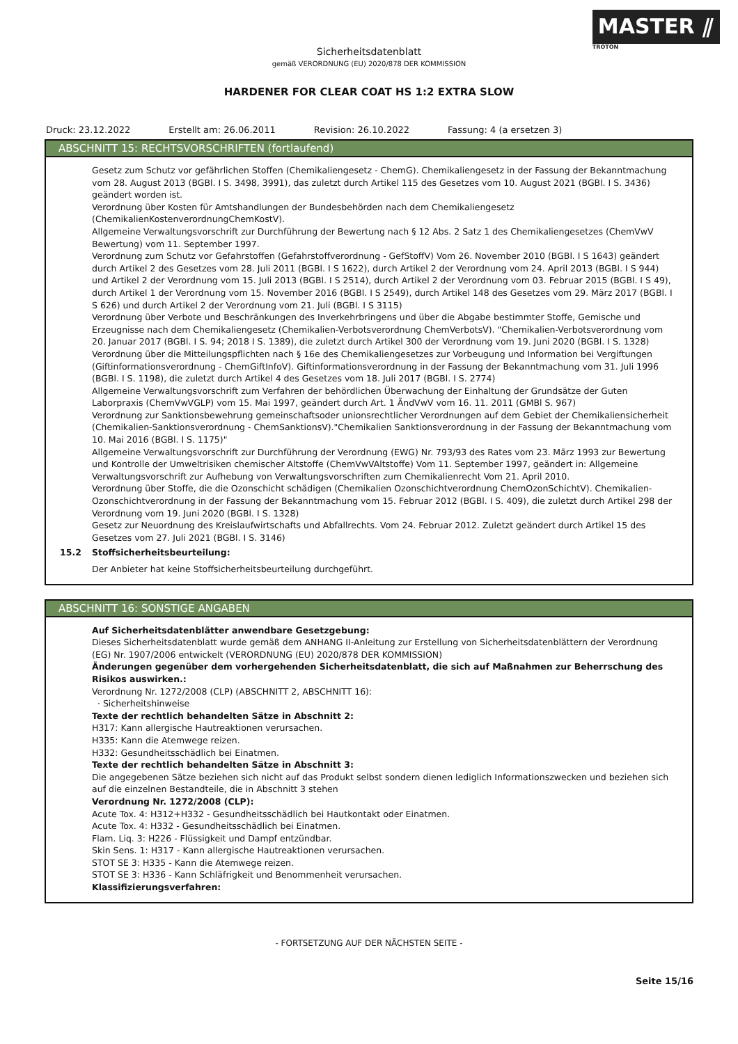MASTER ⫽
TROTON
Sicherheitsdatenblatt
gemäß VERORDNUNG (EU) 2020/878 DER KOMMISSION
HARDENER FOR CLEAR COAT HS 1:2 EXTRA SLOW
Druck: 23.12.2022 Erstellt am: 26.06.2011 Revision: 26.10.2022 Fassung: 4 (a ersetzen 3)
ABSCHNITT 15: RECHTSVORSCHRIFTEN (fortlaufend)
Gesetz zum Schutz vor gefährlichen Stoffen (Chemikaliengesetz - ChemG). Chemikaliengesetz in der Fassung der Bekanntmachung vom 28. August 2013 (BGBl. I S. 3498, 3991), das zuletzt durch Artikel 115 des Gesetzes vom 10. August 2021 (BGBl. I S. 3436) geändert worden ist.
Verordnung über Kosten für Amtshandlungen der Bundesbehörden nach dem Chemikaliengesetz (ChemikalienKostenverordnungChemKostV).
Allgemeine Verwaltungsvorschrift zur Durchführung der Bewertung nach § 12 Abs. 2 Satz 1 des Chemikaliengesetzes (ChemVwV Bewertung) vom 11. September 1997.
Verordnung zum Schutz vor Gefahrstoffen (Gefahrstoffverordnung - GefStoffV) Vom 26. November 2010 (BGBl. I S 1643) geändert durch Artikel 2 des Gesetzes vom 28. Juli 2011 (BGBl. I S 1622), durch Artikel 2 der Verordnung vom 24. April 2013 (BGBl. I S 944) und Artikel 2 der Verordnung vom 15. Juli 2013 (BGBl. I S 2514), durch Artikel 2 der Verordnung vom 03. Februar 2015 (BGBl. I S 49), durch Artikel 1 der Verordnung vom 15. November 2016 (BGBl. I S 2549), durch Artikel 148 des Gesetzes vom 29. März 2017 (BGBl. I S 626) und durch Artikel 2 der Verordnung vom 21. Juli (BGBl. I S 3115)
Verordnung über Verbote und Beschränkungen des Inverkehrbringens und über die Abgabe bestimmter Stoffe, Gemische und Erzeugnisse nach dem Chemikaliengesetz (Chemikalien-Verbotsverordnung ChemVerbotsV). "Chemikalien-Verbotsverordnung vom 20. Januar 2017 (BGBl. I S. 94; 2018 I S. 1389), die zuletzt durch Artikel 300 der Verordnung vom 19. Juni 2020 (BGBl. I S. 1328)
Verordnung über die Mitteilungspflichten nach § 16e des Chemikaliengesetzes zur Vorbeugung und Information bei Vergiftungen (Giftinformationsverordnung - ChemGiftInfoV). Giftinformationsverordnung in der Fassung der Bekanntmachung vom 31. Juli 1996 (BGBl. I S. 1198), die zuletzt durch Artikel 4 des Gesetzes vom 18. Juli 2017 (BGBl. I S. 2774)
Allgemeine Verwaltungsvorschrift zum Verfahren der behördlichen Überwachung der Einhaltung der Grundsätze der Guten Laborpraxis (ChemVwVGLP) vom 15. Mai 1997, geändert durch Art. 1 ÄndVwV vom 16. 11. 2011 (GMBl S. 967)
Verordnung zur Sanktionsbewehrung gemeinschaftsoder unionsrechtlicher Verordnungen auf dem Gebiet der Chemikaliensicherheit (Chemikalien-Sanktionsverordnung - ChemSanktionsV)."Chemikalien Sanktionsverordnung in der Fassung der Bekanntmachung vom 10. Mai 2016 (BGBl. I S. 1175)"
Allgemeine Verwaltungsvorschrift zur Durchführung der Verordnung (EWG) Nr. 793/93 des Rates vom 23. März 1993 zur Bewertung und Kontrolle der Umweltrisiken chemischer Altstoffe (ChemVwVAltstoffe) Vom 11. September 1997, geändert in: Allgemeine Verwaltungsvorschrift zur Aufhebung von Verwaltungsvorschriften zum Chemikalienrecht Vom 21. April 2010.
Verordnung über Stoffe, die die Ozonschicht schädigen (Chemikalien Ozonschichtverordnung ChemOzonSchichtV). Chemikalien-Ozonschichtverordnung in der Fassung der Bekanntmachung vom 15. Februar 2012 (BGBl. I S. 409), die zuletzt durch Artikel 298 der Verordnung vom 19. Juni 2020 (BGBl. I S. 1328)
Gesetz zur Neuordnung des Kreislaufwirtschafts und Abfallrechts. Vom 24. Februar 2012. Zuletzt geändert durch Artikel 15 des Gesetzes vom 27. Juli 2021 (BGBl. I S. 3146)
15.2 Stoffsicherheitsbeurteilung:
Der Anbieter hat keine Stoffsicherheitsbeurteilung durchgeführt.
ABSCHNITT 16: SONSTIGE ANGABEN
Auf Sicherheitsdatenblätter anwendbare Gesetzgebung:
Dieses Sicherheitsdatenblatt wurde gemäß dem ANHANG II-Anleitung zur Erstellung von Sicherheitsdatenblättern der Verordnung (EG) Nr. 1907/2006 entwickelt (VERORDNUNG (EU) 2020/878 DER KOMMISSION)
Änderungen gegenüber dem vorhergehenden Sicherheitsdatenblatt, die sich auf Maßnahmen zur Beherrschung des Risikos auswirken.:
Verordnung Nr. 1272/2008 (CLP) (ABSCHNITT 2, ABSCHNITT 16):
· Sicherheitshinweise
Texte der rechtlich behandelten Sätze in Abschnitt 2:
H317: Kann allergische Hautreaktionen verursachen.
H335: Kann die Atemwege reizen.
H332: Gesundheitsschädlich bei Einatmen.
Texte der rechtlich behandelten Sätze in Abschnitt 3:
Die angegebenen Sätze beziehen sich nicht auf das Produkt selbst sondern dienen lediglich Informationszwecken und beziehen sich auf die einzelnen Bestandteile, die in Abschnitt 3 stehen
Verordnung Nr. 1272/2008 (CLP):
Acute Tox. 4: H312+H332 - Gesundheitsschädlich bei Hautkontakt oder Einatmen.
Acute Tox. 4: H332 - Gesundheitsschädlich bei Einatmen.
Flam. Liq. 3: H226 - Flüssigkeit und Dampf entzündbar.
Skin Sens. 1: H317 - Kann allergische Hautreaktionen verursachen.
STOT SE 3: H335 - Kann die Atemwege reizen.
STOT SE 3: H336 - Kann Schläfrigkeit und Benommenheit verursachen.
Klassifizierungsverfahren:
- FORTSETZUNG AUF DER NÄCHSTEN SEITE -
Seite 15/16